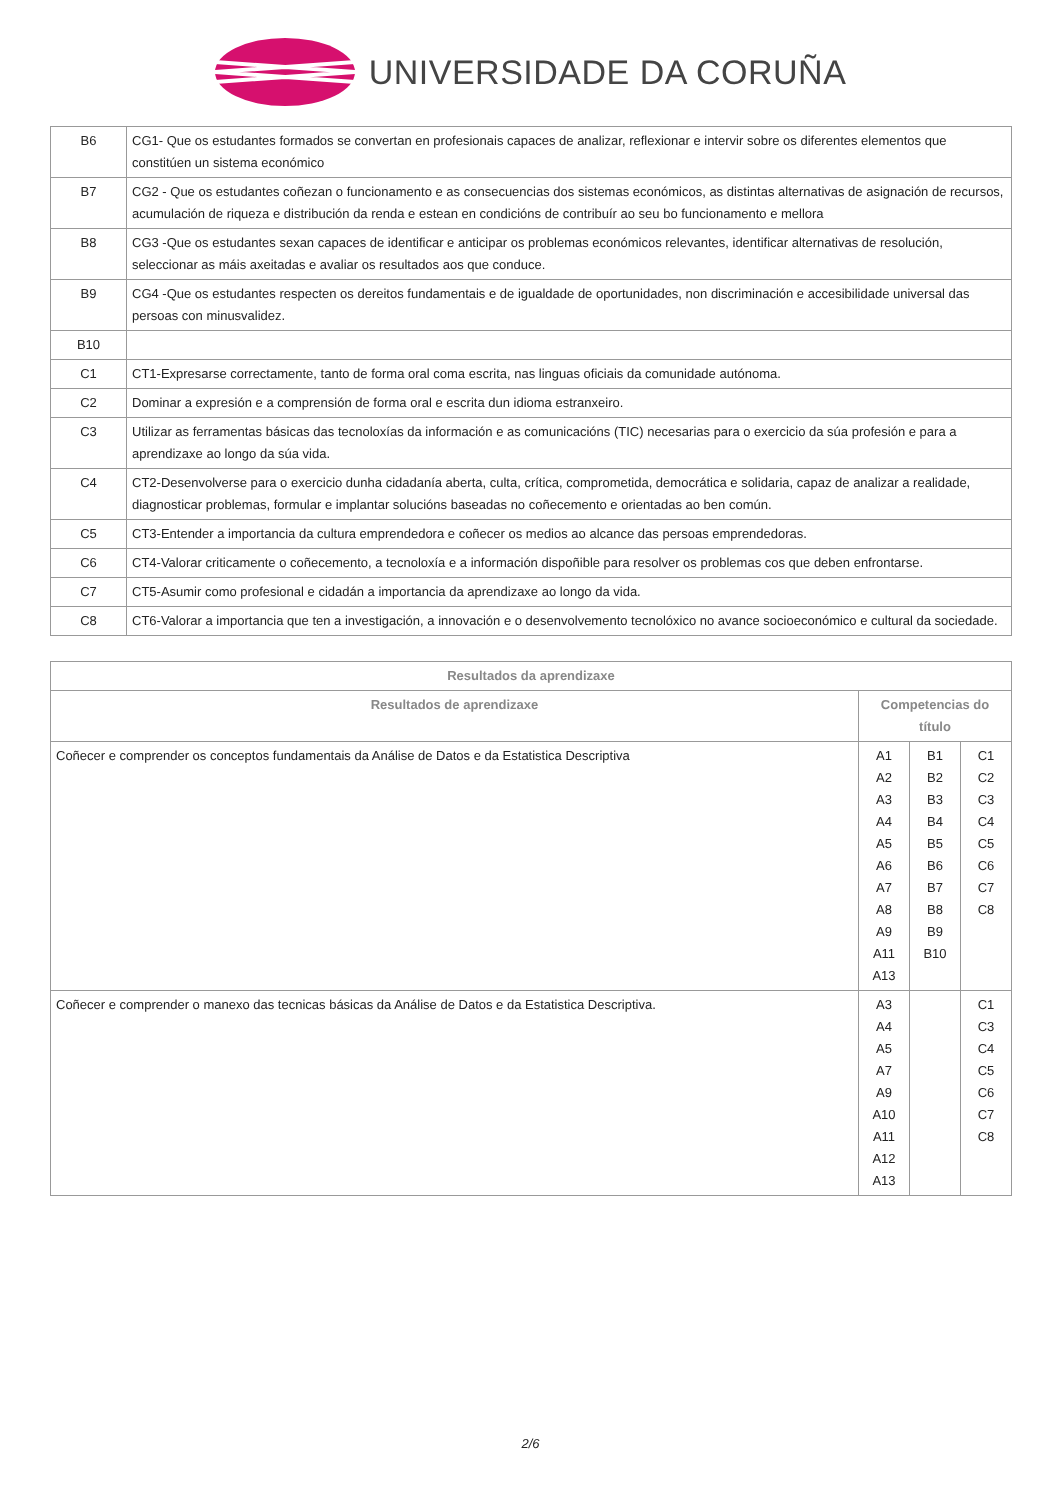UNIVERSIDADE DA CORUÑA
| B6 | CG1- Que os estudantes formados se convertan en profesionais capaces de analizar, reflexionar e intervir sobre os diferentes elementos que constitúen un sistema económico |
| B7 | CG2 - Que os estudantes coñezan o funcionamento e as consecuencias dos sistemas económicos, as distintas alternativas de asignación de recursos, acumulación de riqueza e distribución da renda e estean en condicións de contribuír ao seu bo funcionamento e mellora |
| B8 | CG3 -Que os estudantes sexan capaces de identificar e anticipar os problemas económicos relevantes, identificar alternativas de resolución, seleccionar as máis axeitadas e avaliar os resultados aos que conduce. |
| B9 | CG4 -Que os estudantes respecten os dereitos fundamentais e de igualdade de oportunidades, non discriminación e accesibilidade universal das persoas con minusvalidez. |
| B10 | |
| C1 | CT1-Expresarse correctamente, tanto de forma oral coma escrita, nas linguas oficiais da comunidade autónoma. |
| C2 | Dominar a expresión e a comprensión de forma oral e escrita dun idioma estranxeiro. |
| C3 | Utilizar as ferramentas básicas das tecnoloxías da información e as comunicacións (TIC) necesarias para o exercicio da súa profesión e para a aprendizaxe ao longo da súa vida. |
| C4 | CT2-Desenvolverse para o exercicio dunha cidadanía aberta, culta, crítica, comprometida, democrática e solidaria, capaz de analizar a realidade, diagnosticar problemas, formular e implantar solucións baseadas no coñecemento e orientadas ao ben común. |
| C5 | CT3-Entender a importancia da cultura emprendedora e coñecer os medios ao alcance das persoas emprendedoras. |
| C6 | CT4-Valorar criticamente o coñecemento, a tecnoloxía e a información dispoñible para resolver os problemas cos que deben enfrontarse. |
| C7 | CT5-Asumir como profesional e cidadán a importancia da aprendizaxe ao longo da vida. |
| C8 | CT6-Valorar a importancia que ten a investigación, a innovación e o desenvolvemento tecnolóxico no avance socioeconómico e cultural da sociedade. |
| Resultados da aprendizaxe | | | |
| --- | --- | --- | --- |
| Resultados de aprendizaxe | Competencias do título | | |
| Coñecer e comprender os conceptos fundamentais da Análise de Datos e da Estatistica Descriptiva | A1 A2 A3 A4 A5 A6 A7 A8 A9 A11 A13 | B1 B2 B3 B4 B5 B6 B7 B8 B9 B10 | C1 C2 C3 C4 C5 C6 C7 C8 |
| Coñecer e comprender o manexo das tecnicas básicas da Análise de Datos e da Estatistica Descriptiva. | A3 A4 A5 A7 A9 A10 A11 A12 A13 | | C1 C3 C4 C5 C6 C7 C8 |
2/6